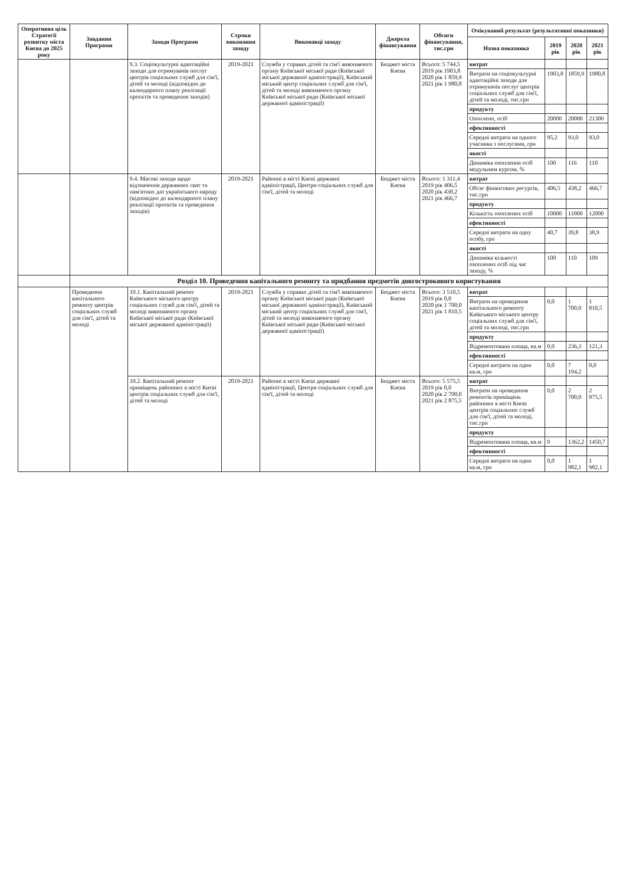| Оперативна ціль Стратегії розвитку міста Києва до 2025 року | Завдання Програми | Заходи Програми | Строки виконання заходу | Виконавці заходу | Джерела фінансування | Обсяги фінансування, тис.грн | Очікуваний результат (результативні показники) | | | |
| --- | --- | --- | --- | --- | --- | --- | --- | --- | --- | --- |
| | | | | | | | Назва показника | 2019 рік | 2020 рік | 2021 рік |
| | | 9.3. Соціокультурні адаптаційні заходи для отримувачів послуг центрів соціальних служб для сім'ї, дітей та молоді (відповідно до календарного плану реалізації проєктів та проведення заходів) | 2019-2021 | Служба у справах дітей та сім'ї виконавчого органу Київської міської ради (Київської міської державної адміністрації), Київський міський центр соціальних служб для сім'ї, дітей та молоді виконавчого органу Київської міської ради (Київської міської державної адміністрації) | Бюджет міста Києва | Всього: 5 744,5 2019 рік 1903,8 2020 рік 1 859,9 2021 рік 1 980,8 | витрат | | | |
| | | | | | | | Витрати на соціокультурні адаптаційні заходи для отримувачів послуг центрів соціальних служб для сім'ї, дітей та молоді, тис.грн | 1903,8 | 1859,9 | 1980,8 |
| | | | | | | | продукту | | | |
| | | | | | | | Охоплено, осіб | 20000 | 20000 | 21300 |
| | | | | | | | ефективності | | | |
| | | | | | | | Середні витрати на одного учасника з послугами, грн | 95,2 | 93,0 | 93,0 |
| | | | | | | | якості | | | |
| | | | | | | | Динаміка охоплення осіб модульним курсом, % | 100 | 116 | 110 |
| | | 9.4. Масові заходи щодо відзначення державних свят та пам'ятних дат українського народу (відповідно до календарного плану реалізації проєктів та проведення заходів) | 2019-2021 | Районні в місті Києві державні адміністрації, Центри соціальних служб для сім'ї, дітей та молоді | Бюджет міста Києва | Всього: 1 311,4 2019 рік 406,5 2020 рік 438,2 2021 рік 466,7 | витрат | | | |
| | | | | | | | Обсяг фінансових ресурсів, тис.грн | 406,5 | 438,2 | 466,7 |
| | | | | | | | продукту | | | |
| | | | | | | | Кількість охоплених осіб | 10000 | 11000 | 12000 |
| | | | | | | | ефективності | | | |
| | | | | | | | Середні витрати на одну особу, грн | 40,7 | 39,8 | 38,9 |
| | | | | | | | якості | | | |
| | | | | | | | Динаміка кількості охоплених осіб під час заходу, % | 100 | 110 | 109 |
| | Розділ 10. Проведення капітального ремонту та придбання предметів довгострокового користування | | | | | | | | | |
| | Проведення капітального ремонту центрів соціальних служб для сім'ї, дітей та молоді | 10.1. Капітальний ремонт Київського міського центру соціальних служб для сім'ї, дітей та молоді виконавчого органу Київської міської ради (Київської міської державної адміністрації) | 2019-2021 | Служба у справах дітей та сім'ї виконавчого органу Київської міської ради (Київської міської державної адміністрації), Київський міський центр соціальних служб для сім'ї, дітей та молоді виконавчого органу Київської міської ради (Київської міської державної адміністрації) | Бюджет міста Києва | Всього: 3 510,5 2019 рік 0,0 2020 рік 1 700,0 2021 рік 1 810,5 | витрат | | | |
| | | | | | | | Витрати на проведення капітального ремонту Київського міського центру соціальних служб для сім'ї, дітей та молоді, тис.грн | 0,0 | 1 700,0 | 1 810,5 |
| | | | | | | | продукту | | | |
| | | | | | | | Відремонтована площа, кв.м | 0,0 | 236,3 | 121,3 |
| | | | | | | | ефективності | | | |
| | | | | | | | Середні витрати на один кв.м, грн | 0,0 | 7 194,2 | 0,0 |
| | | 10.2. Капітальний ремонт приміщень районних в місті Києві центрів соціальних служб для сім'ї, дітей та молоді | 2019-2021 | Районні в місті Києві державні адміністрації, Центри соціальних служб для сім'ї, дітей та молоді | Бюджет міста Києва | Всього: 5 575,5 2019 рік 0,0 2020 рік 2 700,0 2021 рік 2 875,5 | витрат | | | |
| | | | | | | | Витрати на проведення ремонтів приміщень районних в місті Києві центрів соціальних служб для сім'ї, дітей та молоді, тис.грн | 0,0 | 2 700,0 | 2 875,5 |
| | | | | | | | продукту | | | |
| | | | | | | | Відремонтована площа, кв.м | 0 | 1362,2 | 1450,7 |
| | | | | | | | ефективності | | | |
| | | | | | | | Середні витрати на один кв.м, грн | 0,0 | 1 982,1 | 1 982,1 |